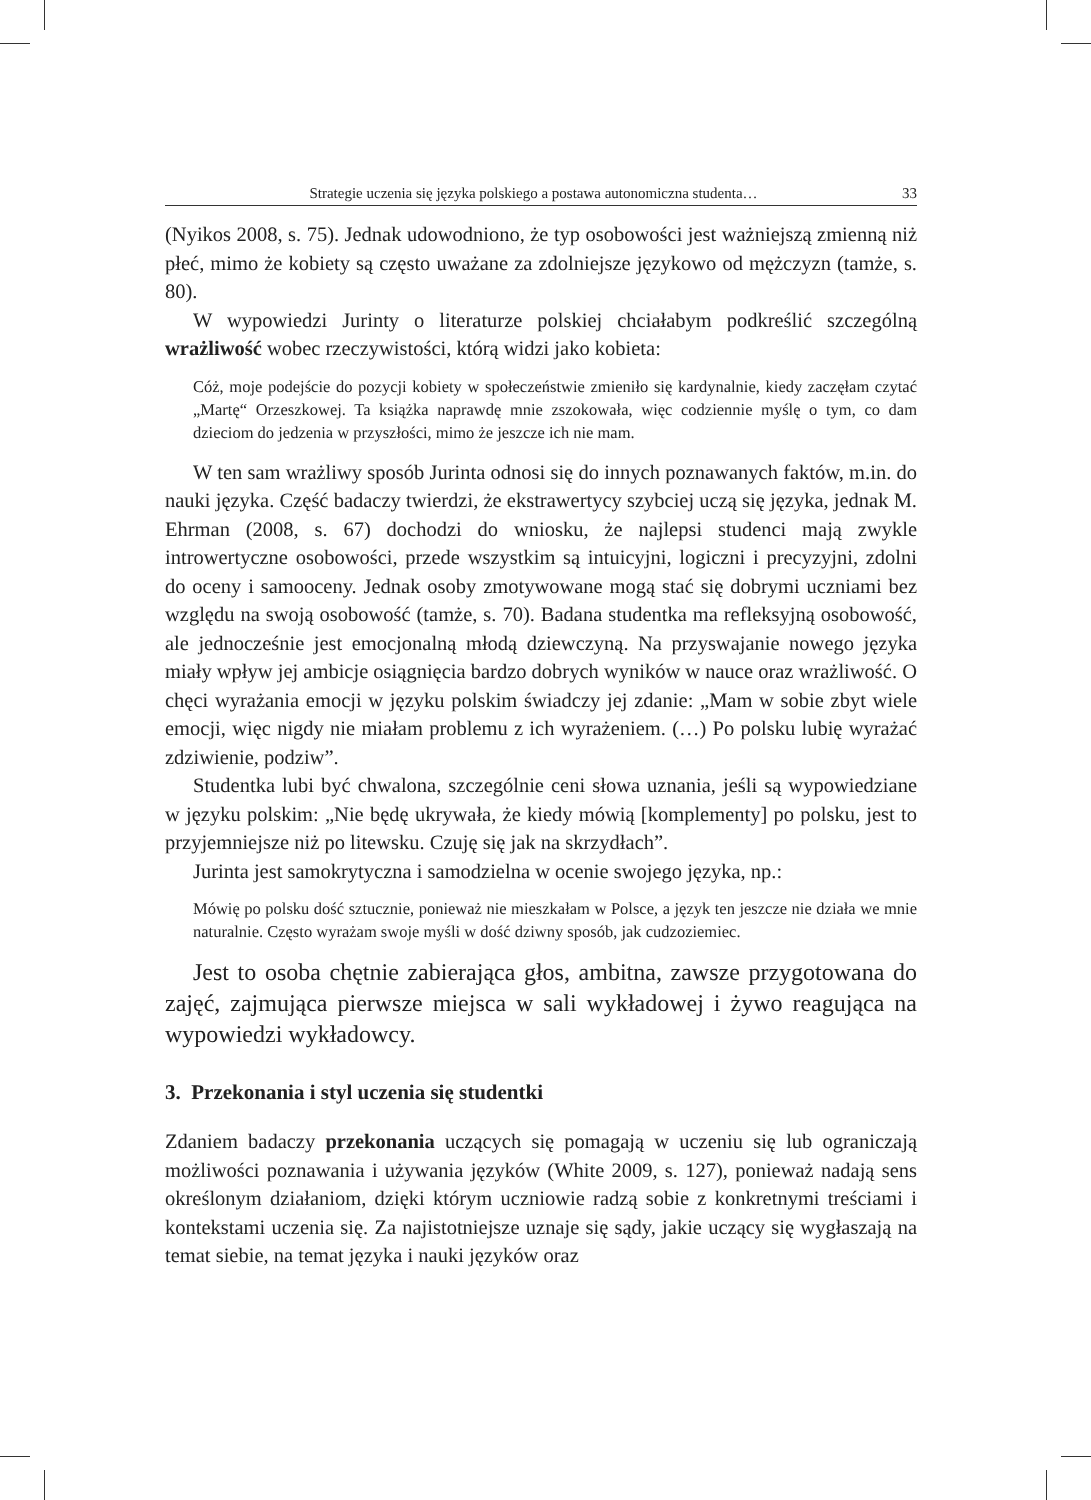Strategie uczenia się języka polskiego a postawa autonomiczna studenta… 33
(Nyikos 2008, s. 75). Jednak udowodniono, że typ osobowości jest ważniejszą zmienną niż płeć, mimo że kobiety są często uważane za zdolniejsze językowo od mężczyzn (tamże, s. 80).
W wypowiedzi Jurinty o literaturze polskiej chciałabym podkreślić szczególną wrażliwość wobec rzeczywistości, którą widzi jako kobieta:
Cóż, moje podejście do pozycji kobiety w społeczeństwie zmieniło się kardynalnie, kiedy zaczęłam czytać „Martę“ Orzeszkowej. Ta książka naprawdę mnie zszokowała, więc codziennie myślę o tym, co dam dzieciom do jedzenia w przyszłości, mimo że jeszcze ich nie mam.
W ten sam wrażliwy sposób Jurinta odnosi się do innych poznawanych faktów, m.in. do nauki języka. Część badaczy twierdzi, że ekstrawertycy szybciej uczą się języka, jednak M. Ehrman (2008, s. 67) dochodzi do wniosku, że najlepsi studenci mają zwykle introwertyczne osobowości, przede wszystkim są intuicyjni, logiczni i precyzyjni, zdolni do oceny i samooceny. Jednak osoby zmotywowane mogą stać się dobrymi uczniami bez względu na swoją osobowość (tamże, s. 70). Badana studentka ma refleksyjną osobowość, ale jednocześnie jest emocjonalną młodą dziewczyną. Na przyswajanie nowego języka miały wpływ jej ambicje osiągnięcia bardzo dobrych wyników w nauce oraz wrażliwość. O chęci wyrażania emocji w języku polskim świadczy jej zdanie: „Mam w sobie zbyt wiele emocji, więc nigdy nie miałam problemu z ich wyrażeniem. (…) Po polsku lubię wyrażać zdziwienie, podziw”.
Studentka lubi być chwalona, szczególnie ceni słowa uznania, jeśli są wypowiedziane w języku polskim: „Nie będę ukrywała, że kiedy mówią [komplementy] po polsku, jest to przyjemniejsze niż po litewsku. Czuję się jak na skrzydłach”.
Jurinta jest samokrytyczna i samodzielna w ocenie swojego języka, np.:
Mówię po polsku dość sztucznie, ponieważ nie mieszkałam w Polsce, a język ten jeszcze nie działa we mnie naturalnie. Często wyrażam swoje myśli w dość dziwny sposób, jak cudzoziemiec.
Jest to osoba chętnie zabierająca głos, ambitna, zawsze przygotowana do zajęć, zajmująca pierwsze miejsca w sali wykładowej i żywo reagująca na wypowiedzi wykładowcy.
3. Przekonania i styl uczenia się studentki
Zdaniem badaczy przekonania uczących się pomagają w uczeniu się lub ograniczają możliwości poznawania i używania języków (White 2009, s. 127), ponieważ nadają sens określonym działaniom, dzięki którym uczniowie radzą sobie z konkretnymi treściami i kontekstami uczenia się. Za najistotniejsze uznaje się sądy, jakie uczący się wygłaszają na temat siebie, na temat języka i nauki języków oraz